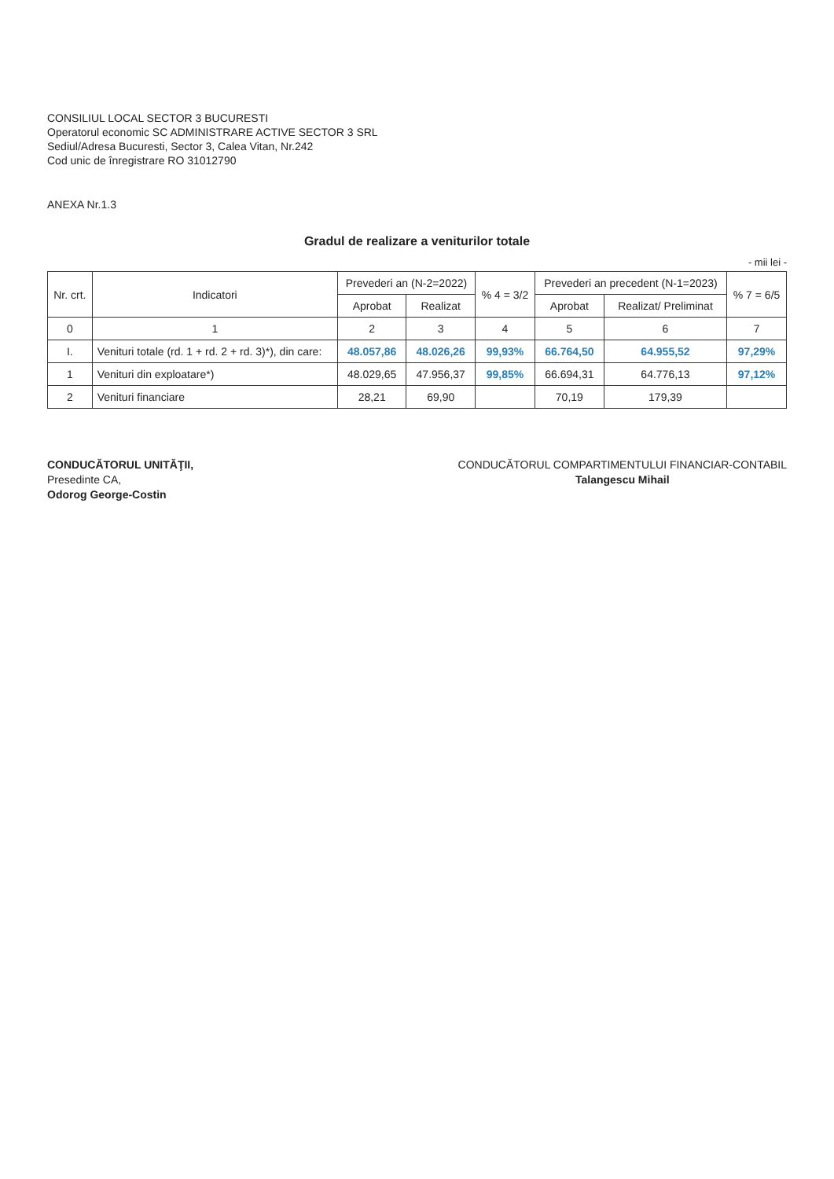CONSILIUL LOCAL SECTOR 3 BUCURESTI
Operatorul economic SC ADMINISTRARE ACTIVE SECTOR 3 SRL
Sediul/Adresa Bucuresti, Sector 3, Calea Vitan, Nr.242
Cod unic de înregistrare RO 31012790
ANEXA Nr.1.3
Gradul de realizare a veniturilor totale
- mii lei -
| Nr. crt. | Indicatori | Prevederi an (N-2=2022) | | % 4 = 3/2 | Prevederi an precedent (N-1=2023) | | % 7 = 6/5 |
| --- | --- | --- | --- | --- | --- | --- | --- |
| | | Aprobat | Realizat | | Aprobat | Realizat/ Preliminat | |
| 0 | 1 | 2 | 3 | 4 | 5 | 6 | 7 |
| I. | Venituri totale (rd. 1 + rd. 2 + rd. 3)*), din care: | 48.057,86 | 48.026,26 | 99,93% | 66.764,50 | 64.955,52 | 97,29% |
| 1 | Venituri din exploatare*) | 48.029,65 | 47.956,37 | 99,85% | 66.694,31 | 64.776,13 | 97,12% |
| 2 | Venituri financiare | 28,21 | 69,90 | | 70,19 | 179,39 | |
CONDUCĂTORUL UNITĂŢII,
Presedinte CA,
Odorog George-Costin
CONDUCĂTORUL COMPARTIMENTULUI FINANCIAR-CONTABIL
Talangescu Mihail